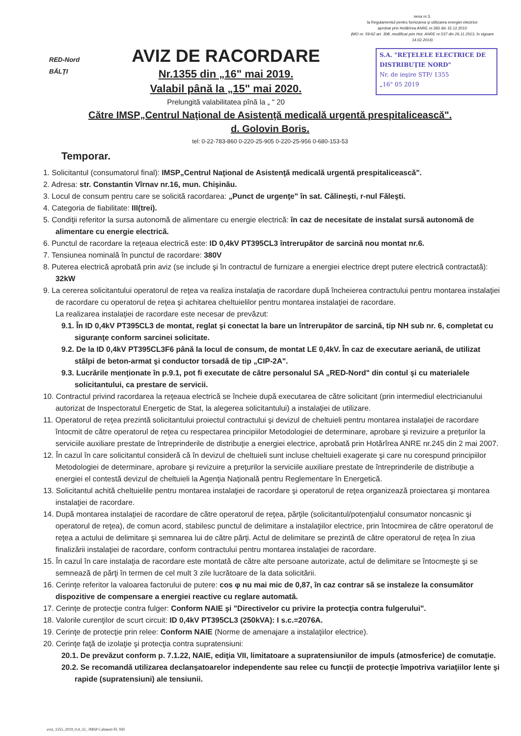nexa nr.3,
la Regulamentul pentru furnizarea şi utilizarea energiei electrice
aprobat prin Hotărîrea ANRE nr.393 din 15.12.2010
(MO nr. 59-62 art. 308, modificat prin Hot. ANRE nr.537 din 26.11.2013, în vigoare 14.02.2014)
S.A. "REŢELELE ELECTRICE DE DISTRIBUŢIE NORD"
Nr. de ieşire STP/ 1355
„16" 05 2019
RED-Nord
BĂLŢI
AVIZ DE RACORDARE
Nr.1355 din „16" mai 2019.
Valabil până la „15" mai 2020.
Prelungită valabilitatea pînă la „ " 20
Către IMSP„Centrul Naţional de Asistenţă medicală urgentă prespitalicească".
d. Golovin Boris.
tel: 0-22-783-860 0-220-25-905 0-220-25-956 0-680-153-53
Temporar.
1. Solicitantul (consumatorul final): IMSP„Centrul Naţional de Asistenţă medicală urgentă prespitalicească".
2. Adresa: str. Constantin Vîrnav nr.16, mun. Chişinău.
3. Locul de consum pentru care se solicită racordarea: „Punct de urgenţe" în sat. Călineşti, r-nul Făleşti.
4. Categoria de fiabilitate: III(trei).
5. Condiţii referitor la sursa autonomă de alimentare cu energie electrică: în caz de necesitate de instalat sursă autonomă de alimentare cu energie electrică.
6. Punctul de racordare la reţeaua electrică este: ID 0,4kV PT395CL3 întrerupător de sarcină nou montat nr.6.
7. Tensiunea nominală în punctul de racordare: 380V
8. Puterea electrică aprobată prin aviz (se include şi în contractul de furnizare a energiei electrice drept putere electrică contractată): 32kW
9. La cererea solicitantului operatorul de reţea va realiza instalaţia de racordare după încheierea contractului pentru montarea instalaţiei de racordare cu operatorul de reţea şi achitarea cheltuielilor pentru montarea instalaţiei de racordare.
La realizarea instalaţiei de racordare este necesar de prevăzut:
9.1. În ID 0,4kV PT395CL3 de montat, reglat şi conectat la bare un întrerupător de sarcină, tip NH sub nr. 6, completat cu siguranţe conform sarcinei solicitate.
9.2. De la ID 0,4kV PT395CL3F6 până la locul de consum, de montat LE 0,4kV. În caz de executare aeriană, de utilizat stâlpi de beton-armat şi conductor torsadă de tip „CIP-2A".
9.3. Lucrările menţionate în p.9.1, pot fi executate de către personalul SA „RED-Nord" din contul şi cu materialele solicitantului, ca prestare de servicii.
10. Contractul privind racordarea la reţeaua electrică se încheie după executarea de către solicitant (prin intermediul electricianului autorizat de Inspectoratul Energetic de Stat, la alegerea solicitantului) a instalaţiei de utilizare.
11. Operatorul de reţea prezintă solicitantului proiectul contractului şi devizul de cheltuieli pentru montarea instalaţiei de racordare întocmit de către operatorul de reţea cu respectarea principiilor Metodologiei de determinare, aprobare şi revizuire a preţurilor la serviciile auxiliare prestate de întreprinderile de distribuţie a energiei electrice, aprobată prin Hotărîrea ANRE nr.245 din 2 mai 2007.
12. În cazul în care solicitantul consideră că în devizul de cheltuieli sunt incluse cheltuieli exagerate şi care nu corespund principiilor Metodologiei de determinare, aprobare şi revizuire a preţurilor la serviciile auxiliare prestate de întreprinderile de distribuţie a energiei el contestă devizul de cheltuieli la Agenţia Naţională pentru Reglementare în Energetică.
13. Solicitantul achită cheltuielile pentru montarea instalaţiei de racordare şi operatorul de reţea organizează proiectarea şi montarea instalaţiei de racordare.
14. După montarea instalaţiei de racordare de către operatorul de reţea, părţile (solicitantul/potenţialul consumator noncasnic şi operatorul de reţea), de comun acord, stabilesc punctul de delimitare a instalaţiilor electrice, prin întocmirea de către operatorul de reţea a actului de delimitare şi semnarea lui de către părţi. Actul de delimitare se prezintă de către operatorul de reţea în ziua finalizării instalaţiei de racordare, conform contractului pentru montarea instalaţiei de racordare.
15. În cazul în care instalaţia de racordare este montată de către alte persoane autorizate, actul de delimitare se întocmeşte şi se semnează de părţi în termen de cel mult 3 zile lucrătoare de la data solicitării.
16. Cerinţe referitor la valoarea factorului de putere: cos φ nu mai mic de 0,87, în caz contrar să se instaleze la consumător dispozitive de compensare a energiei reactive cu reglare automată.
17. Cerinţe de protecţie contra fulger: Conform NAIE şi "Directivelor cu privire la protecţia contra fulgerului".
18. Valorile curenţilor de scurt circuit: ID 0,4kV PT395CL3 (250kVA): I s.c.=2076A.
19. Cerinţe de protecţie prin relee: Conform NAIE (Norme de amenajare a instalaţiilor electrice).
20. Cerinţe faţă de izolaţie şi protecţia contra supratensiuni:
20.1. De prevăzut conform p. 7.1.22, NAIE, ediţia VII, limitatoare a supratensiunilor de impuls (atmosferice) de comutaţie.
20.2. Se recomandă utilizarea declanşatoarelor independente sau relee cu funcţii de protecţie împotriva variaţiilor lente şi rapide (supratensiuni) ale tensiunii.
aviz_1355_2019_0,4_32_ IMSP Calinesti FL NH